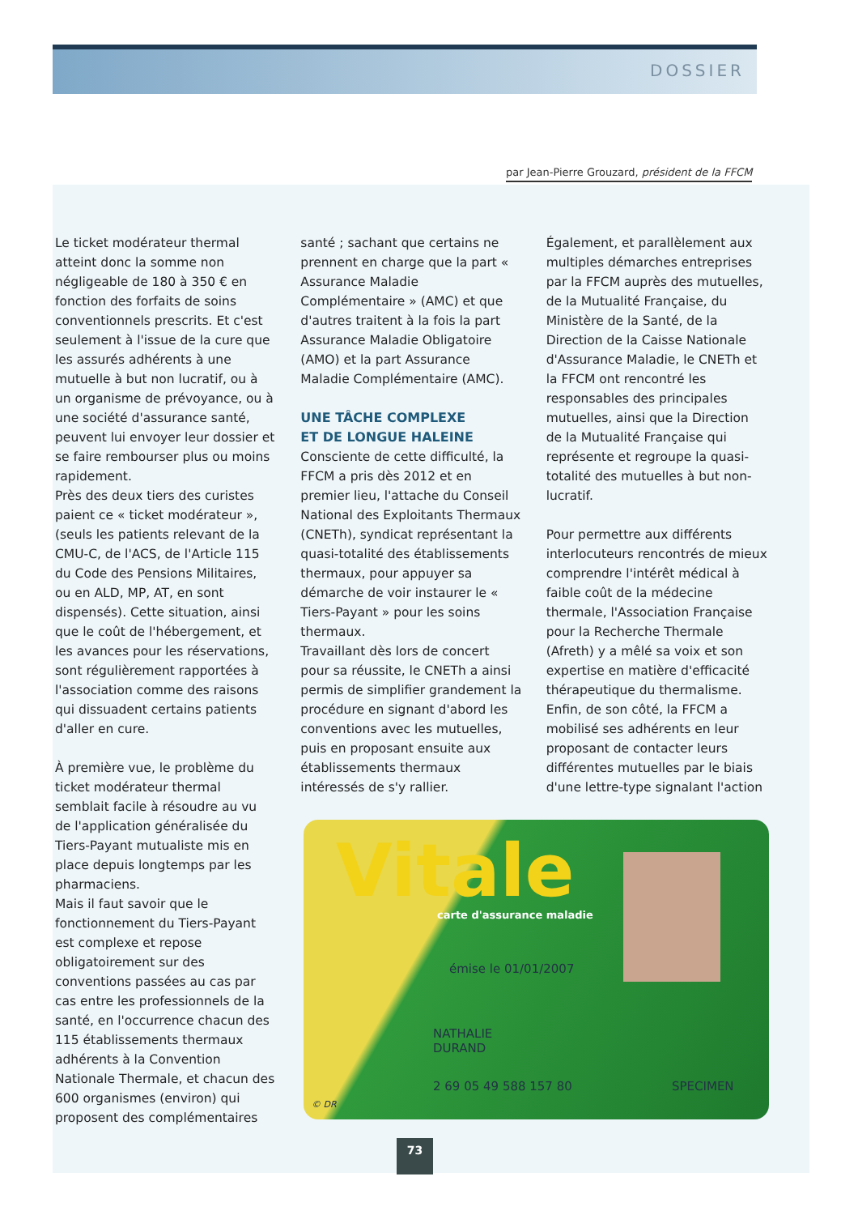DOSSIER
par Jean-Pierre Grouzard, président de la FFCM
Le ticket modérateur thermal atteint donc la somme non négligeable de 180 à 350 € en fonction des forfaits de soins conventionnels prescrits. Et c'est seulement à l'issue de la cure que les assurés adhérents à une mutuelle à but non lucratif, ou à un organisme de prévoyance, ou à une société d'assurance santé, peuvent lui envoyer leur dossier et se faire rembourser plus ou moins rapidement.
Près des deux tiers des curistes paient ce « ticket modérateur », (seuls les patients relevant de la CMU-C, de l'ACS, de l'Article 115 du Code des Pensions Militaires, ou en ALD, MP, AT, en sont dispensés). Cette situation, ainsi que le coût de l'hébergement, et les avances pour les réservations, sont régulièrement rapportées à l'association comme des raisons qui dissuadent certains patients d'aller en cure.
À première vue, le problème du ticket modérateur thermal semblait facile à résoudre au vu de l'application généralisée du Tiers-Payant mutualiste mis en place depuis longtemps par les pharmaciens.
Mais il faut savoir que le fonctionnement du Tiers-Payant est complexe et repose obligatoirement sur des conventions passées au cas par cas entre les professionnels de la santé, en l'occurrence chacun des 115 établissements thermaux adhérents à la Convention Nationale Thermale, et chacun des 600 organismes (environ) qui proposent des complémentaires
santé ; sachant que certains ne prennent en charge que la part « Assurance Maladie Complémentaire » (AMC) et que d'autres traitent à la fois la part Assurance Maladie Obligatoire (AMO) et la part Assurance Maladie Complémentaire (AMC).
UNE TÂCHE COMPLEXE
ET DE LONGUE HALEINE
Consciente de cette difficulté, la FFCM a pris dès 2012 et en premier lieu, l'attache du Conseil National des Exploitants Thermaux (CNETh), syndicat représentant la quasi-totalité des établissements thermaux, pour appuyer sa démarche de voir instaurer le « Tiers-Payant » pour les soins thermaux.
Travaillant dès lors de concert pour sa réussite, le CNETh a ainsi permis de simplifier grandement la procédure en signant d'abord les conventions avec les mutuelles, puis en proposant ensuite aux établissements thermaux intéressés de s'y rallier.
Également, et parallèlement aux multiples démarches entreprises par la FFCM auprès des mutuelles, de la Mutualité Française, du Ministère de la Santé, de la Direction de la Caisse Nationale d'Assurance Maladie, le CNETh et la FFCM ont rencontré les responsables des principales mutuelles, ainsi que la Direction de la Mutualité Française qui représente et regroupe la quasi-totalité des mutuelles à but non-lucratif.
Pour permettre aux différents interlocuteurs rencontrés de mieux comprendre l'intérêt médical à faible coût de la médecine thermale, l'Association Française pour la Recherche Thermale (Afreth) y a mêlé sa voix et son expertise en matière d'efficacité thérapeutique du thermalisme. Enfin, de son côté, la FFCM a mobilisé ses adhérents en leur proposant de contacter leurs différentes mutuelles par le biais d'une lettre-type signalant l'action
Vitale carte d'assurance maladie
émise le 01/01/2007
NATHALIE
DURAND
2 69 05 49 588 157 80 SPECIMEN
© DR
73